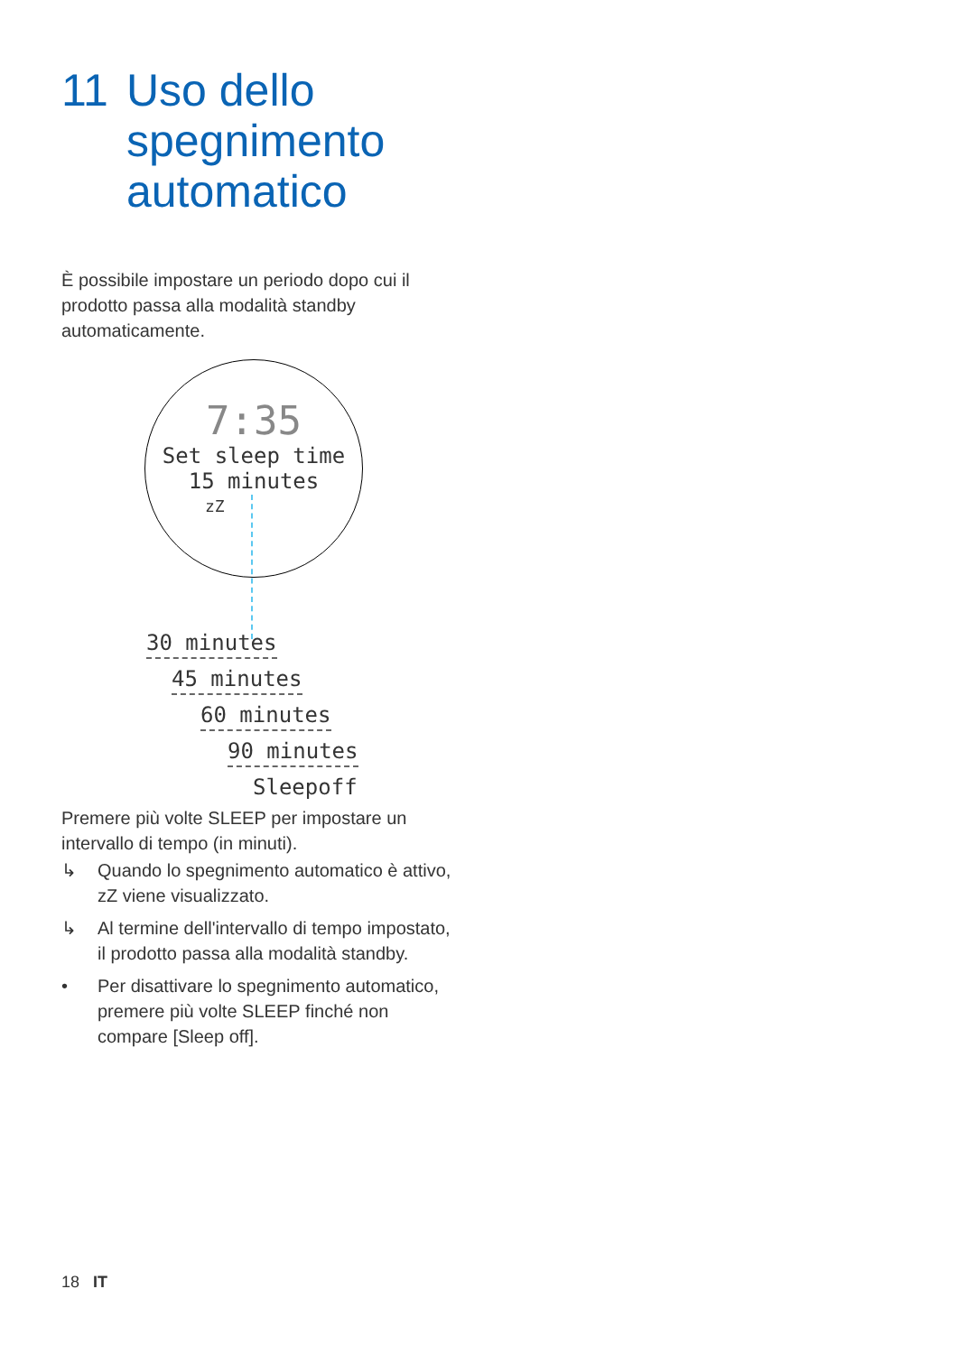11 Uso dello
spegnimento
automatico
È possibile impostare un periodo dopo cui il prodotto passa alla modalità standby automaticamente.
7:35
Set sleep time
15 minutes
zZ
30 minutes
45 minutes
60 minutes
90 minutes
Sleepoff
Premere più volte SLEEP per impostare un intervallo di tempo (in minuti).
↳ Quando lo spegnimento automatico è attivo, zZ viene visualizzato.
↳ Al termine dell'intervallo di tempo impostato, il prodotto passa alla modalità standby.
• Per disattivare lo spegnimento automatico, premere più volte SLEEP finché non compare [Sleep off].
18 IT